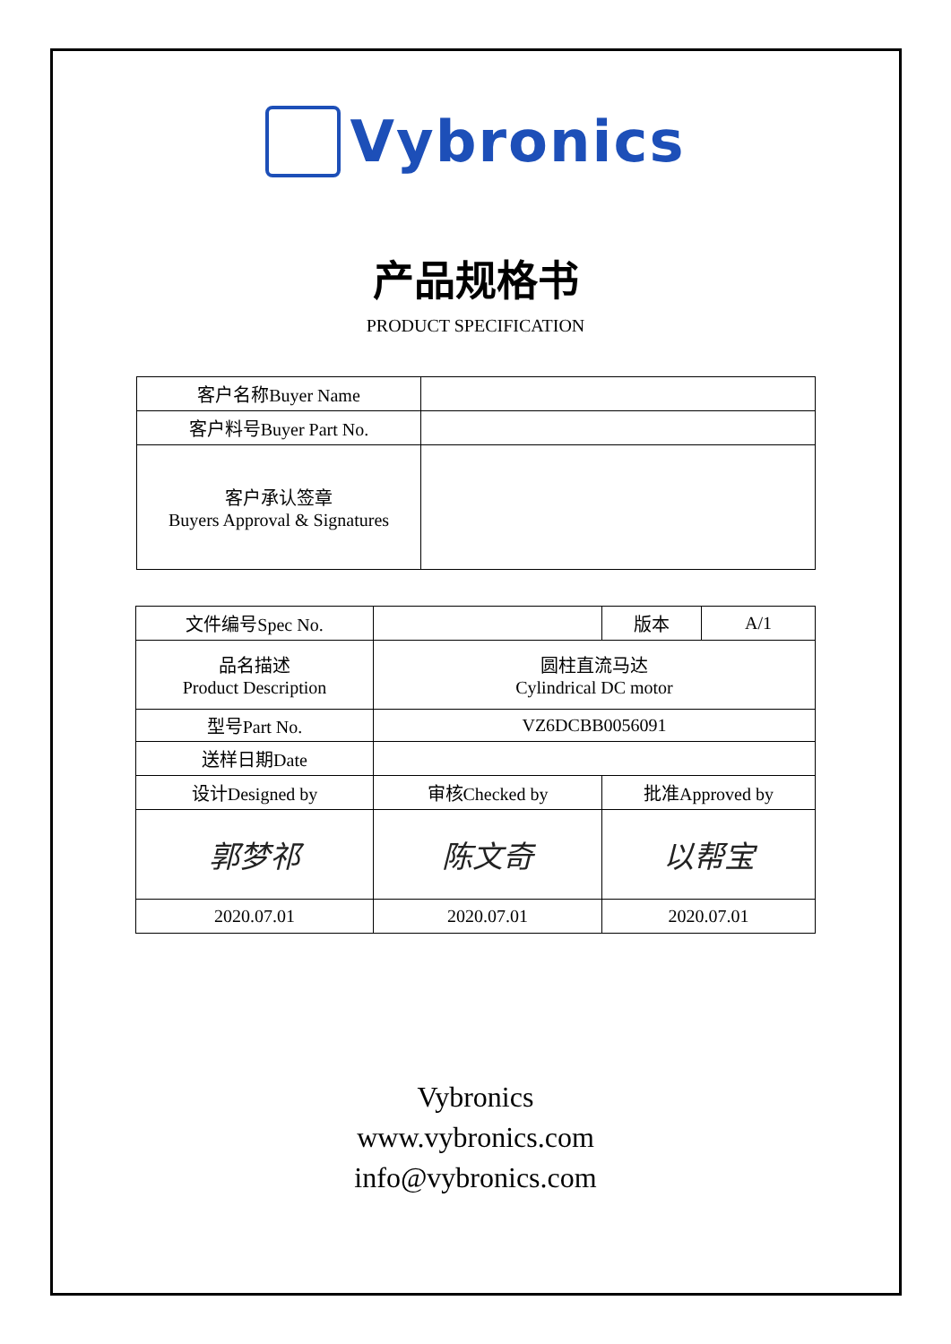Vybronics
产品规格书
PRODUCT SPECIFICATION
| 客户名称Buyer Name | |
| 客户料号Buyer Part No. | |
| 客户承认签章 Buyers Approval & Signatures | |
| 文件编号Spec No. | | 版本 | A/1 |
| 品名描述 Product Description | 圆柱直流马达 Cylindrical DC motor | | |
| 型号Part No. | VZ6DCBB0056091 | | |
| 送样日期Date | | | |
| 设计Designed by | 审核Checked by | 批准Approved by | |
| 郭梦祁 | 陈文奇 | 以帮宝 | |
| 2020.07.01 | 2020.07.01 | 2020.07.01 | |
Vybronics
www.vybronics.com
info@vybronics.com